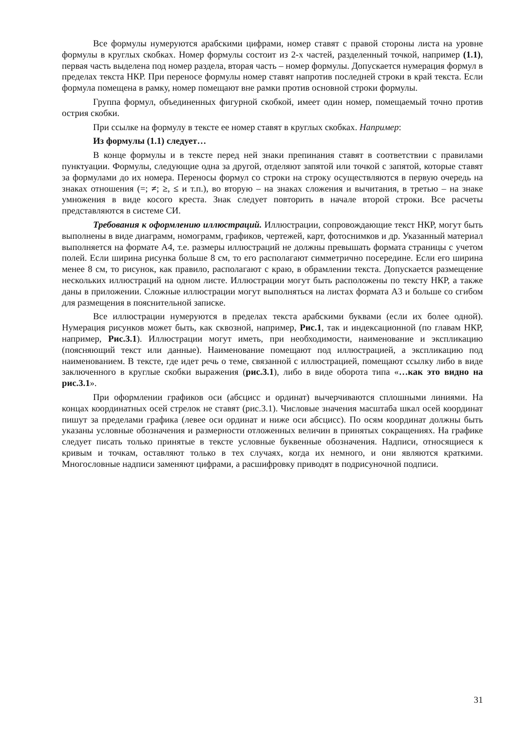Все формулы нумеруются арабскими цифрами, номер ставят с правой стороны листа на уровне формулы в круглых скобках. Номер формулы состоит из 2-х частей, разделенный точкой, например (1.1), первая часть выделена под номер раздела, вторая часть – номер формулы. Допускается нумерация формул в пределах текста НКР. При переносе формулы номер ставят напротив последней строки в край текста. Если формула помещена в рамку, номер помещают вне рамки против основной строки формулы.
Группа формул, объединенных фигурной скобкой, имеет один номер, помещаемый точно против острия скобки.
При ссылке на формулу в тексте ее номер ставят в круглых скобках. Например:
Из формулы (1.1) следует…
В конце формулы и в тексте перед ней знаки препинания ставят в соответствии с правилами пунктуации. Формулы, следующие одна за другой, отделяют запятой или точкой с запятой, которые ставят за формулами до их номера. Переносы формул со строки на строку осуществляются в первую очередь на знаках отношения (=; ≠; ≥, ≤ и т.п.), во вторую – на знаках сложения и вычитания, в третью – на знаке умножения в виде косого креста. Знак следует повторить в начале второй строки. Все расчеты представляются в системе СИ.
Требования к оформлению иллюстраций. Иллюстрации, сопровождающие текст НКР, могут быть выполнены в виде диаграмм, номограмм, графиков, чертежей, карт, фотоснимков и др. Указанный материал выполняется на формате А4, т.е. размеры иллюстраций не должны превышать формата страницы с учетом полей. Если ширина рисунка больше 8 см, то его располагают симметрично посередине. Если его ширина менее 8 см, то рисунок, как правило, располагают с краю, в обрамлении текста. Допускается размещение нескольких иллюстраций на одном листе. Иллюстрации могут быть расположены по тексту НКР, а также даны в приложении. Сложные иллюстрации могут выполняться на листах формата А3 и больше со сгибом для размещения в пояснительной записке.
Все иллюстрации нумеруются в пределах текста арабскими буквами (если их более одной). Нумерация рисунков может быть, как сквозной, например, Рис.1, так и индексационной (по главам НКР, например, Рис.3.1). Иллюстрации могут иметь, при необходимости, наименование и экспликацию (поясняющий текст или данные). Наименование помещают под иллюстрацией, а экспликацию под наименованием. В тексте, где идет речь о теме, связанной с иллюстрацией, помещают ссылку либо в виде заключенного в круглые скобки выражения (рис.3.1), либо в виде оборота типа «…как это видно на рис.3.1».
При оформлении графиков оси (абсцисс и ординат) вычерчиваются сплошными линиями. На концах координатных осей стрелок не ставят (рис.3.1). Числовые значения масштаба шкал осей координат пишут за пределами графика (левее оси ординат и ниже оси абсцисс). По осям координат должны быть указаны условные обозначения и размерности отложенных величин в принятых сокращениях. На графике следует писать только принятые в тексте условные буквенные обозначения. Надписи, относящиеся к кривым и точкам, оставляют только в тех случаях, когда их немного, и они являются краткими. Многословные надписи заменяют цифрами, а расшифровку приводят в подрисуночной подписи.
31